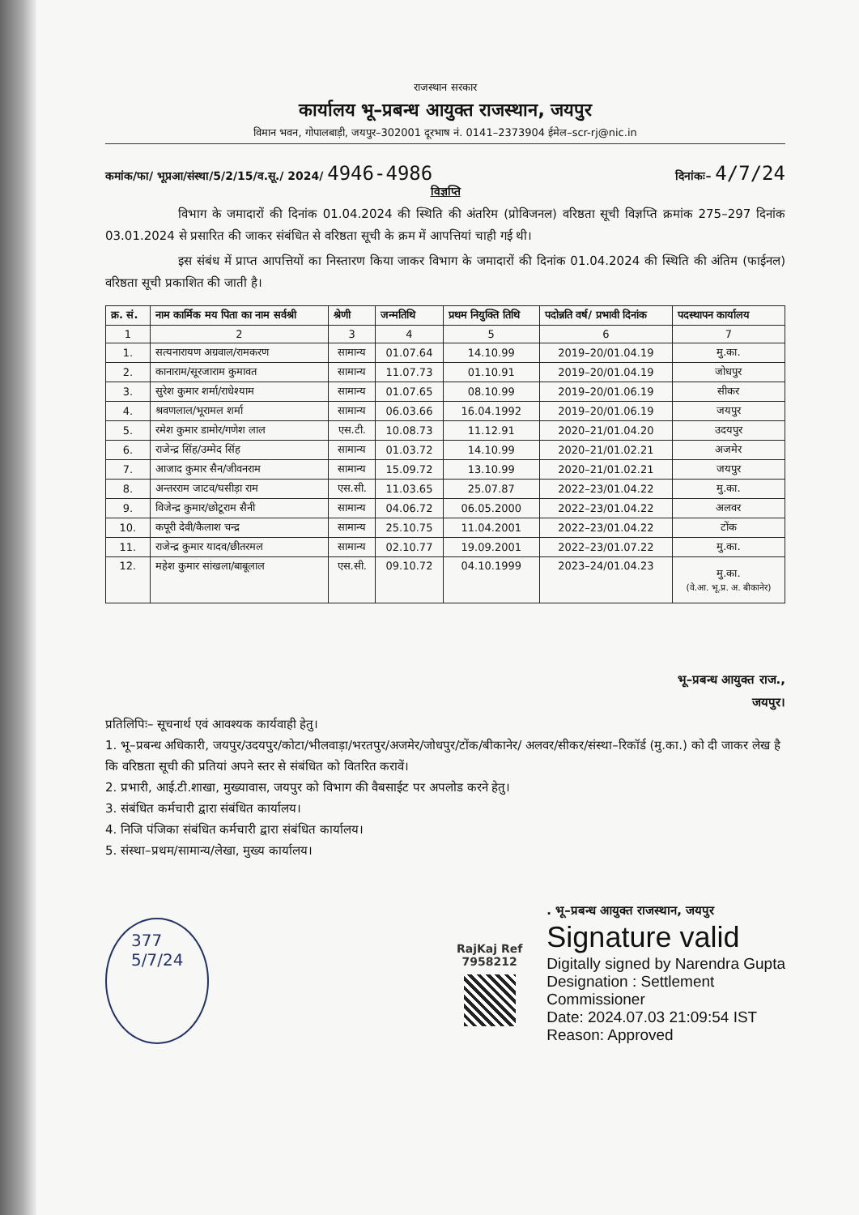राजस्थान सरकार
कार्यालय भू–प्रबन्ध आयुक्त राजस्थान, जयपुर
विमान भवन, गोपालबाड़ी, जयपुर–302001 दूरभाष नं. 0141–2373904 ईमेल–scr-rj@nic.in
कमांक/फा/ भूप्रआ/संस्था/5/2/15/व.सू./ 2024/ 4946-4986 दिनांकः– 4/7/24
विज्ञप्ति
विभाग के जमादारों की दिनांक 01.04.2024 की स्थिति की अंतरिम (प्रोविजनल) वरिष्ठता सूची विज्ञप्ति क्रमांक 275–297 दिनांक 03.01.2024 से प्रसारित की जाकर संबंधित से वरिष्ठता सूची के क्रम में आपत्तियां चाही गई थी।
इस संबंध में प्राप्त आपत्तियों का निस्तारण किया जाकर विभाग के जमादारों की दिनांक 01.04.2024 की स्थिति की अंतिम (फाईनल) वरिष्ठता सूची प्रकाशित की जाती है।
| क्र. सं. | नाम कार्मिक मय पिता का नाम सर्वश्री | श्रेणी | जन्मतिथि | प्रथम नियुक्ति तिथि | पदोन्नति वर्ष/ प्रभावी दिनांक | पदस्थापन कार्यालय |
| --- | --- | --- | --- | --- | --- | --- |
| 1 | 2 | 3 | 4 | 5 | 6 | 7 |
| 1. | सत्यनारायण अग्रवाल/रामकरण | सामान्य | 01.07.64 | 14.10.99 | 2019–20/01.04.19 | मु.का. |
| 2. | कानाराम/सूरजाराम कुमावत | सामान्य | 11.07.73 | 01.10.91 | 2019–20/01.04.19 | जोधपुर |
| 3. | सुरेश कुमार शर्मा/राधेश्याम | सामान्य | 01.07.65 | 08.10.99 | 2019–20/01.06.19 | सीकर |
| 4. | श्रवणलाल/भूरामल शर्मा | सामान्य | 06.03.66 | 16.04.1992 | 2019–20/01.06.19 | जयपुर |
| 5. | रमेश कुमार डामोर/गणेश लाल | एस.टी. | 10.08.73 | 11.12.91 | 2020–21/01.04.20 | उदयपुर |
| 6. | राजेन्द्र सिंह/उम्मेद सिंह | सामान्य | 01.03.72 | 14.10.99 | 2020–21/01.02.21 | अजमेर |
| 7. | आजाद कुमार सैन/जीवनराम | सामान्य | 15.09.72 | 13.10.99 | 2020–21/01.02.21 | जयपुर |
| 8. | अन्तरराम जाटव/घसीड़ा राम | एस.सी. | 11.03.65 | 25.07.87 | 2022–23/01.04.22 | मु.का. |
| 9. | विजेन्द्र कुमार/छोटूराम सैनी | सामान्य | 04.06.72 | 06.05.2000 | 2022–23/01.04.22 | अलवर |
| 10. | कपूरी देवी/कैलाश चन्द्र | सामान्य | 25.10.75 | 11.04.2001 | 2022–23/01.04.22 | टोंक |
| 11. | राजेन्द्र कुमार यादव/छीतरमल | सामान्य | 02.10.77 | 19.09.2001 | 2022–23/01.07.22 | मु.का. |
| 12. | महेश कुमार सांखला/बाबूलाल | एस.सी. | 09.10.72 | 04.10.1999 | 2023–24/01.04.23 | मु.का. (वे.आ. भू.प्र. अ. बीकानेर) |
भू–प्रबन्ध आयुक्त राज.,
जयपुर।
प्रतिलिपिः– सूचनार्थ एवं आवश्यक कार्यवाही हेतु।
1. भू–प्रबन्ध अधिकारी, जयपुर/उदयपुर/कोटा/भीलवाड़ा/भरतपुर/अजमेर/जोधपुर/टोंक/बीकानेर/ अलवर/सीकर/संस्था–रिकॉर्ड (मु.का.) को दी जाकर लेख है कि वरिष्ठता सूची की प्रतियां अपने स्तर से संबंधित को वितरित करावें।
2. प्रभारी, आई.टी.शाखा, मुख्यावास, जयपुर को विभाग की वैबसाईट पर अपलोड करने हेतु।
3. संबंधित कर्मचारी द्वारा संबंधित कार्यालय।
4. निजि पंजिका संबंधित कर्मचारी द्वारा संबंधित कार्यालय।
5. संस्था–प्रथम/सामान्य/लेखा, मुख्य कार्यालय।
377
5/7/24
RajKaj Ref
7958212
. भू–प्रबन्ध आयुक्त राजस्थान, जयपुर
Signature valid
Digitally signed by Narendra Gupta
Designation : Settlement
Commissioner
Date: 2024.07.03 21:09:54 IST
Reason: Approved